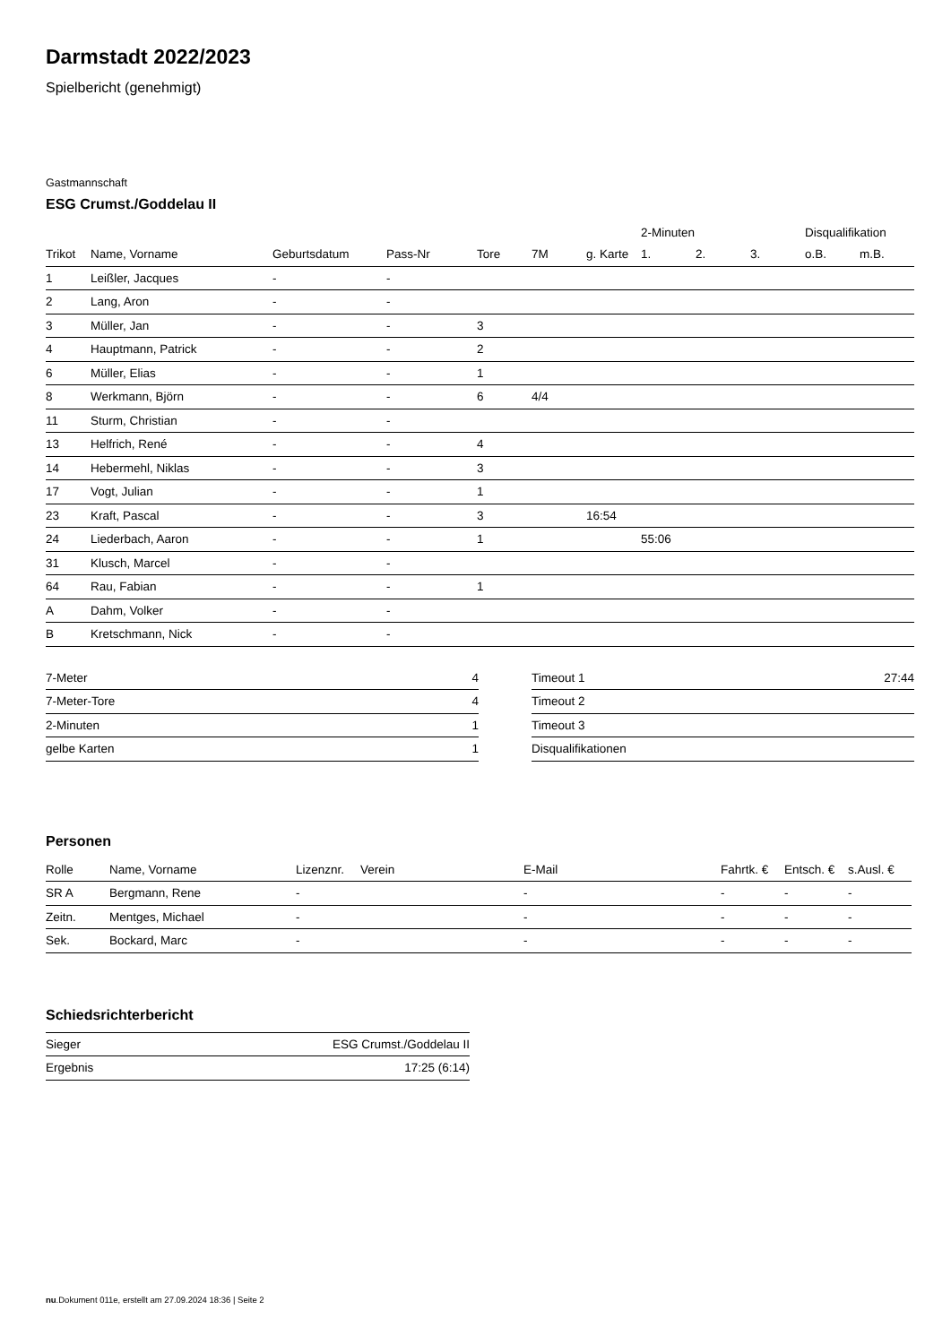Darmstadt 2022/2023
Spielbericht (genehmigt)
Gastmannschaft
ESG Crumst./Goddelau II
| | | | | | | | 2-Minuten | | | Disqualifikation | |
| --- | --- | --- | --- | --- | --- | --- | --- | --- | --- | --- | --- |
| Trikot | Name, Vorname | Geburtsdatum | Pass-Nr | Tore | 7M | g. Karte | 1. | 2. | 3. | o.B. | m.B. |
| 1 | Leißler, Jacques | - | - | | | | | | | | |
| 2 | Lang, Aron | - | - | | | | | | | | |
| 3 | Müller, Jan | - | - | 3 | | | | | | | |
| 4 | Hauptmann, Patrick | - | - | 2 | | | | | | | |
| 6 | Müller, Elias | - | - | 1 | | | | | | | |
| 8 | Werkmann, Björn | - | - | 6 | 4/4 | | | | | | |
| 11 | Sturm, Christian | - | - | | | | | | | | |
| 13 | Helfrich, René | - | - | 4 | | | | | | | |
| 14 | Hebermehl, Niklas | - | - | 3 | | | | | | | |
| 17 | Vogt, Julian | - | - | 1 | | | | | | | |
| 23 | Kraft, Pascal | - | - | 3 | | 16:54 | | | | | |
| 24 | Liederbach, Aaron | - | - | 1 | | | 55:06 | | | | |
| 31 | Klusch, Marcel | - | - | | | | | | | | |
| 64 | Rau, Fabian | - | - | 1 | | | | | | | |
| A | Dahm, Volker | - | - | | | | | | | | |
| B | Kretschmann, Nick | - | - | | | | | | | | |
| 7-Meter | 4 |
| 7-Meter-Tore | 4 |
| 2-Minuten | 1 |
| gelbe Karten | 1 |
| Timeout 1 | 27:44 |
| Timeout 2 | |
| Timeout 3 | |
| Disqualifikationen | |
Personen
| Rolle | Name, Vorname | Lizenznr. | Verein | E-Mail | Fahrtk. € | Entsch. € | s.Ausl. € |
| --- | --- | --- | --- | --- | --- | --- | --- |
| SR A | Bergmann, Rene | - | | - | - | - | - |
| Zeitn. | Mentges, Michael | - | | - | - | - | - |
| Sek. | Bockard, Marc | - | | - | - | - | - |
Schiedsrichterbericht
| Sieger | ESG Crumst./Goddelau II |
| Ergebnis | 17:25 (6:14) |
nu.Dokument 011e, erstellt am 27.09.2024 18:36 | Seite 2